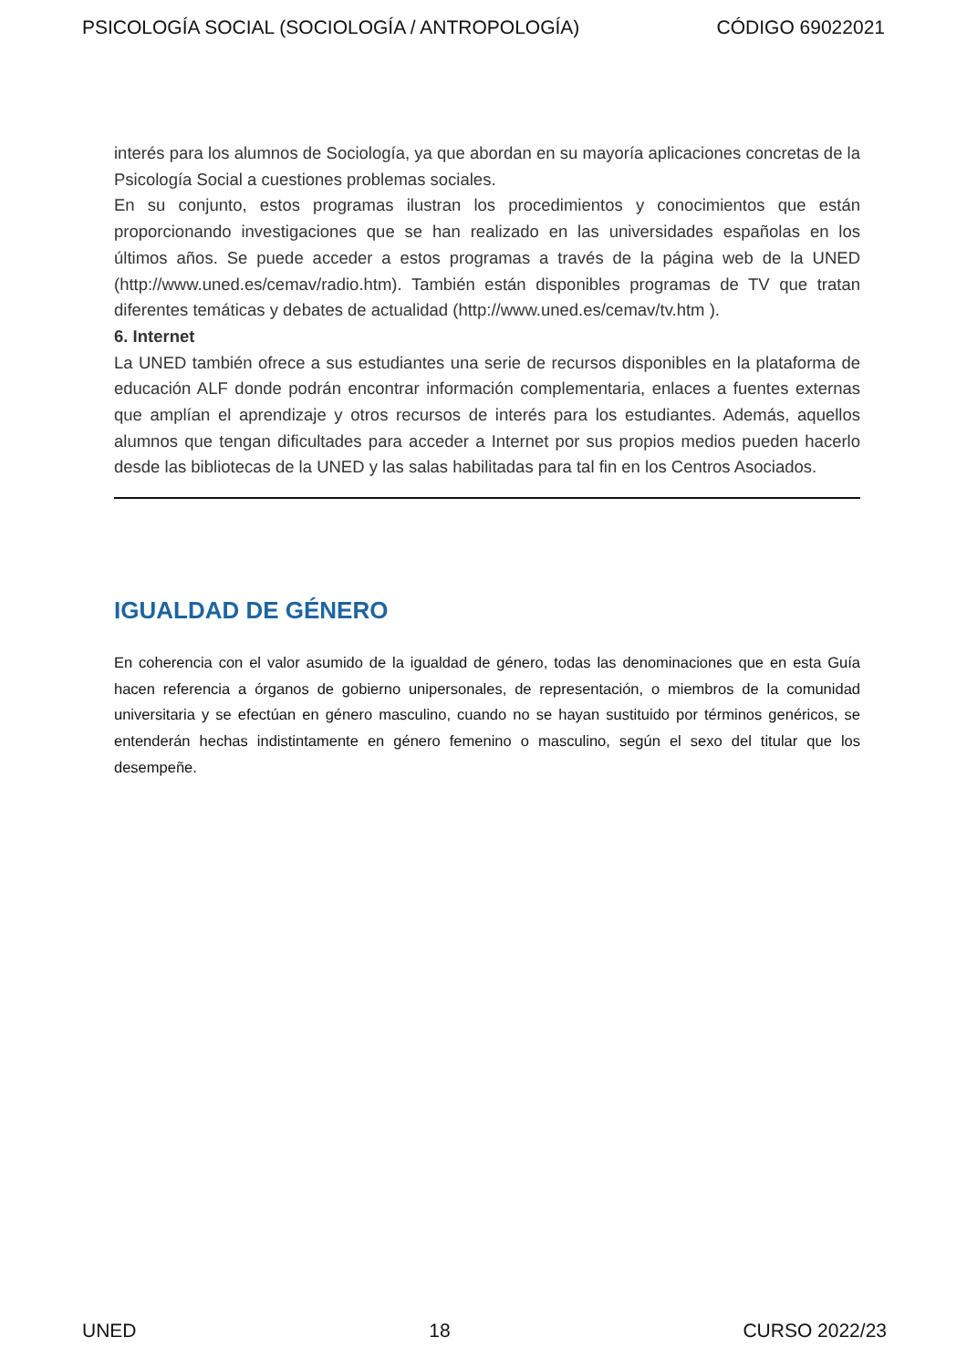PSICOLOGÍA SOCIAL (SOCIOLOGÍA / ANTROPOLOGÍA) CÓDIGO 69022021
interés para los alumnos de Sociología, ya que abordan en su mayoría aplicaciones concretas de la Psicología Social a cuestiones problemas sociales.
En su conjunto, estos programas ilustran los procedimientos y conocimientos que están proporcionando investigaciones que se han realizado en las universidades españolas en los últimos años. Se puede acceder a estos programas a través de la página web de la UNED (http://www.uned.es/cemav/radio.htm). También están disponibles programas de TV que tratan diferentes temáticas y debates de actualidad (http://www.uned.es/cemav/tv.htm ).
6. Internet
La UNED también ofrece a sus estudiantes una serie de recursos disponibles en la plataforma de educación ALF donde podrán encontrar información complementaria, enlaces a fuentes externas que amplían el aprendizaje y otros recursos de interés para los estudiantes. Además, aquellos alumnos que tengan dificultades para acceder a Internet por sus propios medios pueden hacerlo desde las bibliotecas de la UNED y las salas habilitadas para tal fin en los Centros Asociados.
IGUALDAD DE GÉNERO
En coherencia con el valor asumido de la igualdad de género, todas las denominaciones que en esta Guía hacen referencia a órganos de gobierno unipersonales, de representación, o miembros de la comunidad universitaria y se efectúan en género masculino, cuando no se hayan sustituido por términos genéricos, se entenderán hechas indistintamente en género femenino o masculino, según el sexo del titular que los desempeñe.
UNED 18 CURSO 2022/23